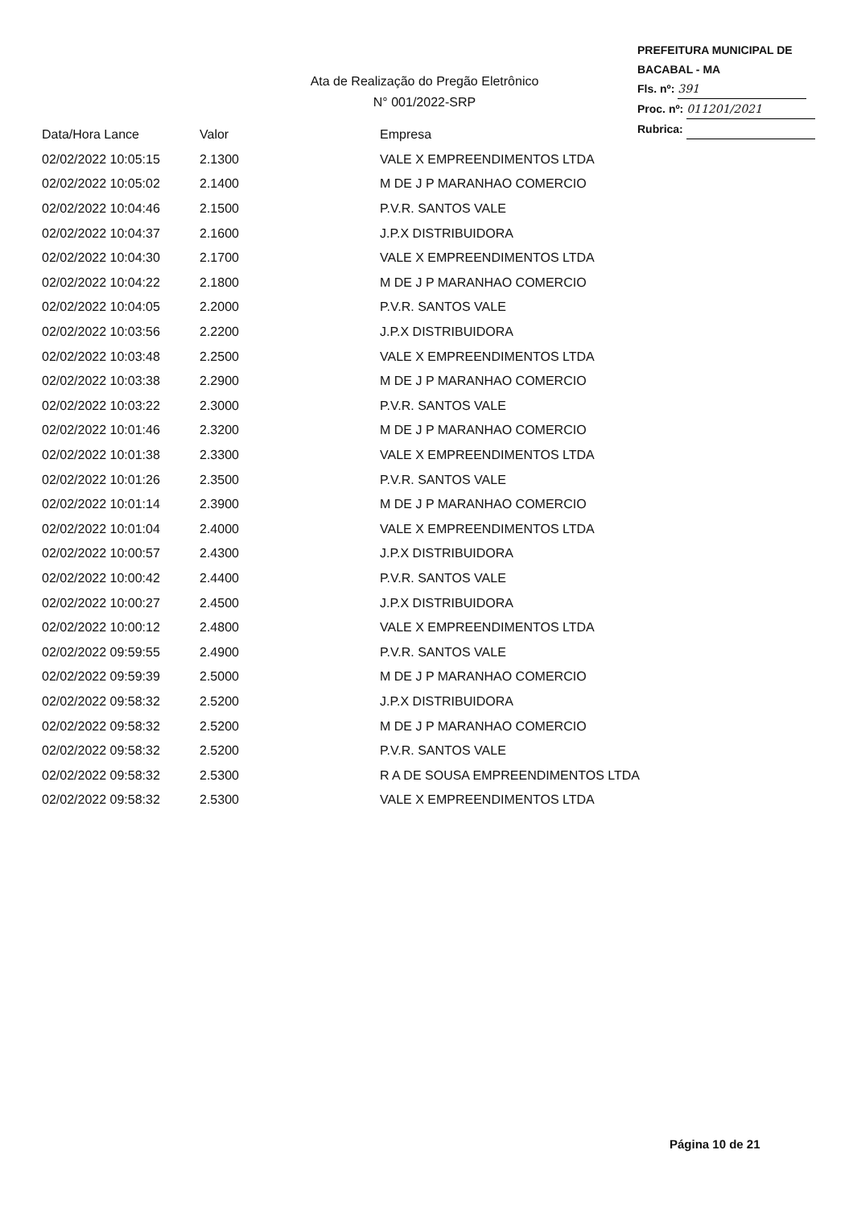PREFEITURA MUNICIPAL DE BACABAL - MA
Fls. nº: 391
Proc. nº: 011201/2021
Rubrica:
Ata de Realização do Pregão Eletrônico
N° 001/2022-SRP
| Data/Hora Lance | Valor | Empresa |
| --- | --- | --- |
| 02/02/2022 10:05:15 | 2.1300 | VALE X EMPREENDIMENTOS LTDA |
| 02/02/2022 10:05:02 | 2.1400 | M DE J P MARANHAO COMERCIO |
| 02/02/2022 10:04:46 | 2.1500 | P.V.R. SANTOS VALE |
| 02/02/2022 10:04:37 | 2.1600 | J.P.X DISTRIBUIDORA |
| 02/02/2022 10:04:30 | 2.1700 | VALE X EMPREENDIMENTOS LTDA |
| 02/02/2022 10:04:22 | 2.1800 | M DE J P MARANHAO COMERCIO |
| 02/02/2022 10:04:05 | 2.2000 | P.V.R. SANTOS VALE |
| 02/02/2022 10:03:56 | 2.2200 | J.P.X DISTRIBUIDORA |
| 02/02/2022 10:03:48 | 2.2500 | VALE X EMPREENDIMENTOS LTDA |
| 02/02/2022 10:03:38 | 2.2900 | M DE J P MARANHAO COMERCIO |
| 02/02/2022 10:03:22 | 2.3000 | P.V.R. SANTOS VALE |
| 02/02/2022 10:01:46 | 2.3200 | M DE J P MARANHAO COMERCIO |
| 02/02/2022 10:01:38 | 2.3300 | VALE X EMPREENDIMENTOS LTDA |
| 02/02/2022 10:01:26 | 2.3500 | P.V.R. SANTOS VALE |
| 02/02/2022 10:01:14 | 2.3900 | M DE J P MARANHAO COMERCIO |
| 02/02/2022 10:01:04 | 2.4000 | VALE X EMPREENDIMENTOS LTDA |
| 02/02/2022 10:00:57 | 2.4300 | J.P.X DISTRIBUIDORA |
| 02/02/2022 10:00:42 | 2.4400 | P.V.R. SANTOS VALE |
| 02/02/2022 10:00:27 | 2.4500 | J.P.X DISTRIBUIDORA |
| 02/02/2022 10:00:12 | 2.4800 | VALE X EMPREENDIMENTOS LTDA |
| 02/02/2022 09:59:55 | 2.4900 | P.V.R. SANTOS VALE |
| 02/02/2022 09:59:39 | 2.5000 | M DE J P MARANHAO COMERCIO |
| 02/02/2022 09:58:32 | 2.5200 | J.P.X DISTRIBUIDORA |
| 02/02/2022 09:58:32 | 2.5200 | M DE J P MARANHAO COMERCIO |
| 02/02/2022 09:58:32 | 2.5200 | P.V.R. SANTOS VALE |
| 02/02/2022 09:58:32 | 2.5300 | R A DE SOUSA EMPREENDIMENTOS LTDA |
| 02/02/2022 09:58:32 | 2.5300 | VALE X EMPREENDIMENTOS LTDA |
Página 10 de 21